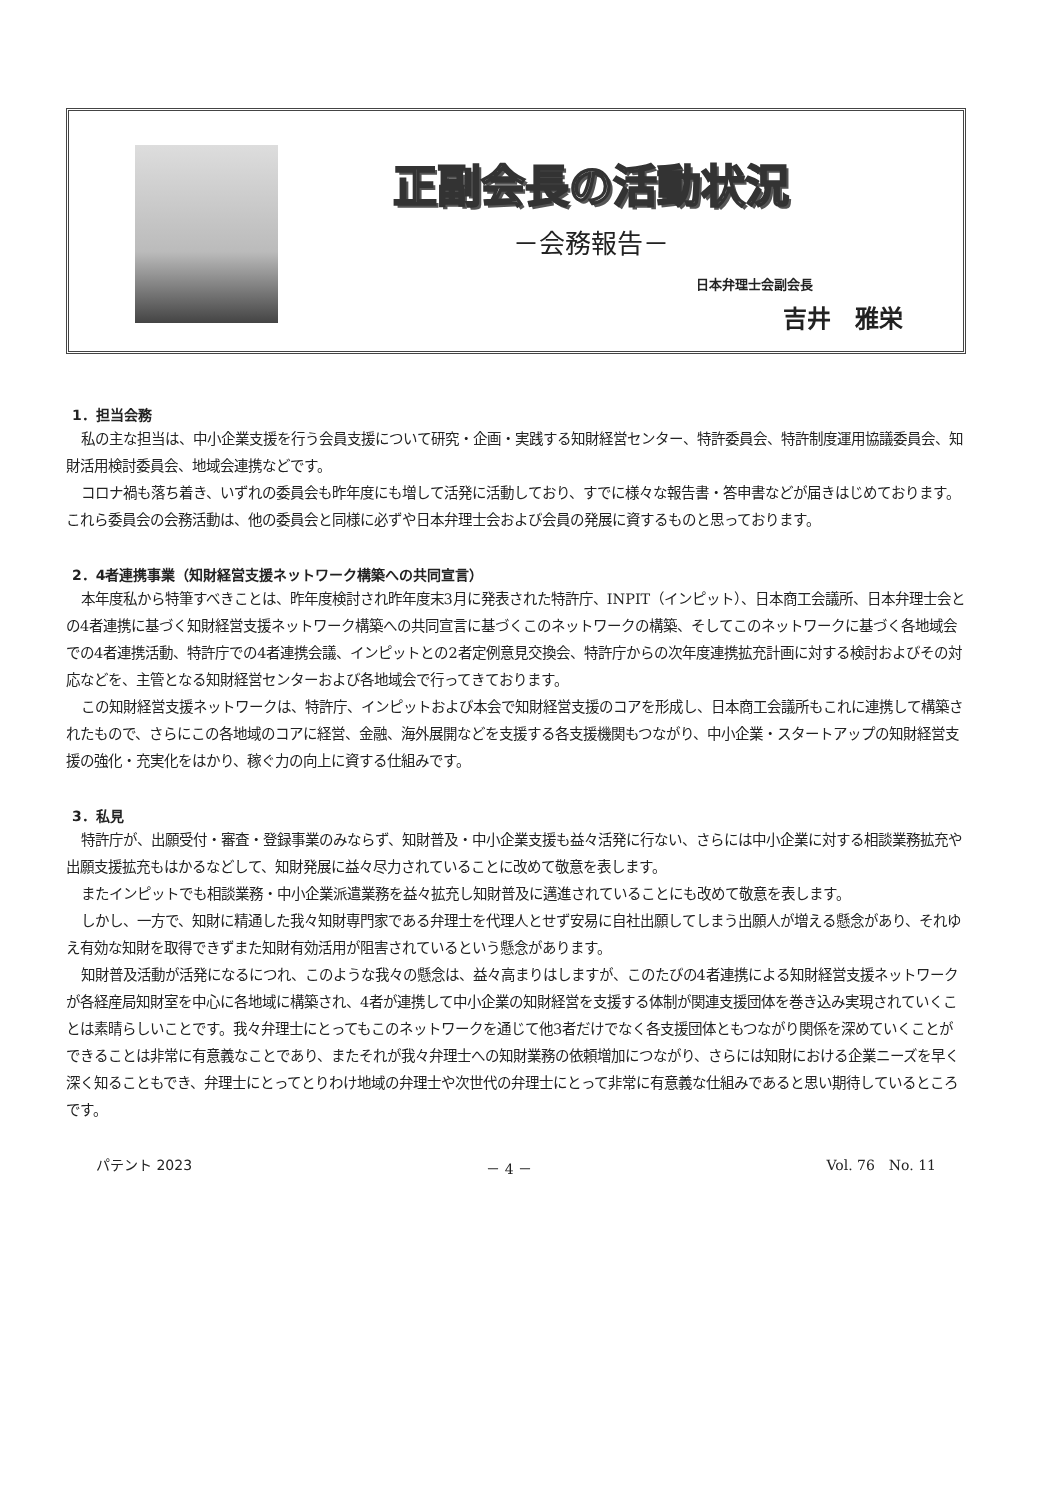正副会長の活動状況
－会務報告－
日本弁理士会副会長
吉井　雅栄
1．担当会務
私の主な担当は、中小企業支援を行う会員支援について研究・企画・実践する知財経営センター、特許委員会、特許制度運用協議委員会、知財活用検討委員会、地域会連携などです。
コロナ禍も落ち着き、いずれの委員会も昨年度にも増して活発に活動しており、すでに様々な報告書・答申書などが届きはじめております。これら委員会の会務活動は、他の委員会と同様に必ずや日本弁理士会および会員の発展に資するものと思っております。
2．4者連携事業（知財経営支援ネットワーク構築への共同宣言）
本年度私から特筆すべきことは、昨年度検討され昨年度末3月に発表された特許庁、INPIT（インピット）、日本商工会議所、日本弁理士会との4者連携に基づく知財経営支援ネットワーク構築への共同宣言に基づくこのネットワークの構築、そしてこのネットワークに基づく各地域会での4者連携活動、特許庁での4者連携会議、インピットとの2者定例意見交換会、特許庁からの次年度連携拡充計画に対する検討およびその対応などを、主管となる知財経営センターおよび各地域会で行ってきております。
この知財経営支援ネットワークは、特許庁、インピットおよび本会で知財経営支援のコアを形成し、日本商工会議所もこれに連携して構築されたもので、さらにこの各地域のコアに経営、金融、海外展開などを支援する各支援機関もつながり、中小企業・スタートアップの知財経営支援の強化・充実化をはかり、稼ぐ力の向上に資する仕組みです。
3．私見
特許庁が、出願受付・審査・登録事業のみならず、知財普及・中小企業支援も益々活発に行ない、さらには中小企業に対する相談業務拡充や出願支援拡充もはかるなどして、知財発展に益々尽力されていることに改めて敬意を表します。
またインピットでも相談業務・中小企業派遣業務を益々拡充し知財普及に邁進されていることにも改めて敬意を表します。
しかし、一方で、知財に精通した我々知財専門家である弁理士を代理人とせず安易に自社出願してしまう出願人が増える懸念があり、それゆえ有効な知財を取得できずまた知財有効活用が阻害されているという懸念があります。
知財普及活動が活発になるにつれ、このような我々の懸念は、益々高まりはしますが、このたびの4者連携による知財経営支援ネットワークが各経産局知財室を中心に各地域に構築され、4者が連携して中小企業の知財経営を支援する体制が関連支援団体を巻き込み実現されていくことは素晴らしいことです。我々弁理士にとってもこのネットワークを通じて他3者だけでなく各支援団体ともつながり関係を深めていくことができることは非常に有意義なことであり、またそれが我々弁理士への知財業務の依頼増加につながり、さらには知財における企業ニーズを早く深く知ることもでき、弁理士にとってとりわけ地域の弁理士や次世代の弁理士にとって非常に有意義な仕組みであると思い期待しているところです。
パテント 2023 － 4 － Vol. 76　No. 11